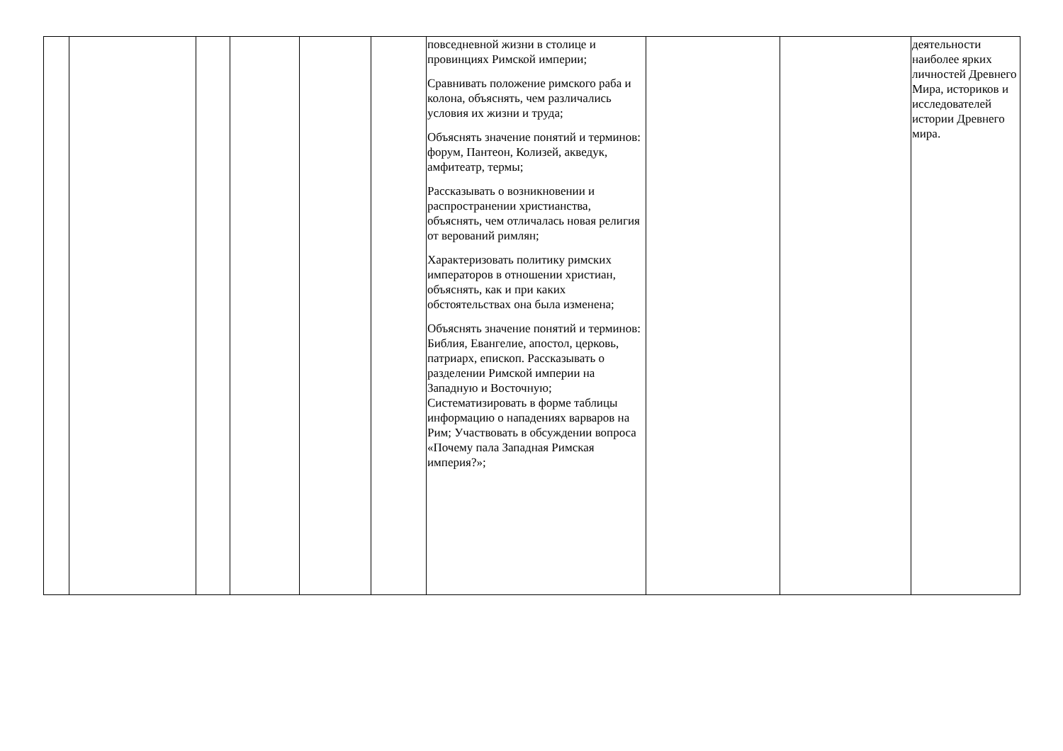| | | | | | | повседневной жизни в столице и провинциях Римской империи; Сравнивать положение римского раба и колона, объяснять, чем различались условия их жизни и труда; Объяснять значение понятий и терминов: форум, Пантеон, Колизей, акведук, амфитеатр, термы; Рассказывать о возникновении и распространении христианства, объяснять, чем отличалась новая религия от верований римлян; Характеризовать политику римских императоров в отношении христиан, объяснять, как и при каких обстоятельствах она была изменена; Объяснять значение понятий и терминов: Библия, Евангелие, апостол, церковь, патриарх, епископ. Рассказывать о разделении Римской империи на Западную и Восточную; Систематизировать в форме таблицы информацию о нападениях варваров на Рим; Участвовать в обсуждении вопроса «Почему пала Западная Римская империя?»; | | | деятельности наиболее ярких личностей Древнего Мира, историков и исследователей истории Древнего мира. |